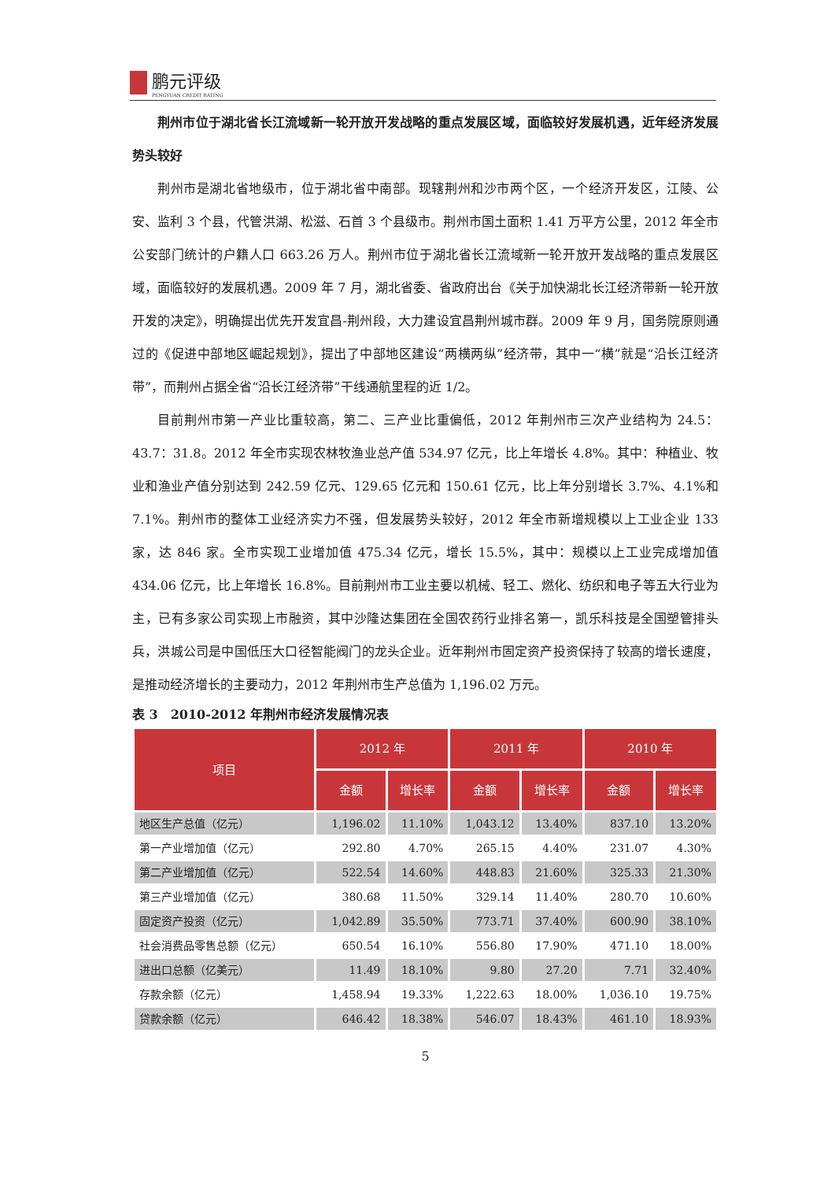鹏元评级
PENGYUAN CREDIT RATING
荆州市位于湖北省长江流域新一轮开放开发战略的重点发展区域，面临较好发展机遇，近年经济发展势头较好
荆州市是湖北省地级市，位于湖北省中南部。现辖荆州和沙市两个区，一个经济开发区，江陵、公安、监利 3 个县，代管洪湖、松滋、石首 3 个县级市。荆州市国土面积 1.41 万平方公里，2012 年全市公安部门统计的户籍人口 663.26 万人。荆州市位于湖北省长江流域新一轮开放开发战略的重点发展区域，面临较好的发展机遇。2009 年 7 月，湖北省委、省政府出台《关于加快湖北长江经济带新一轮开放开发的决定》，明确提出优先开发宜昌-荆州段，大力建设宜昌荆州城市群。2009 年 9 月，国务院原则通过的《促进中部地区崛起规划》，提出了中部地区建设“两横两纵”经济带，其中一“横”就是“沿长江经济带”，而荆州占据全省“沿长江经济带”干线通航里程的近 1/2。
目前荆州市第一产业比重较高，第二、三产业比重偏低，2012 年荆州市三次产业结构为 24.5：43.7：31.8。2012 年全市实现农林牧渔业总产值 534.97 亿元，比上年增长 4.8%。其中：种植业、牧业和渔业产值分别达到 242.59 亿元、129.65 亿元和 150.61 亿元，比上年分别增长 3.7%、4.1%和 7.1%。荆州市的整体工业经济实力不强，但发展势头较好，2012 年全市新增规模以上工业企业 133 家，达 846 家。全市实现工业增加值 475.34 亿元，增长 15.5%，其中：规模以上工业完成增加值 434.06 亿元，比上年增长 16.8%。目前荆州市工业主要以机械、轻工、燃化、纺织和电子等五大行业为主，已有多家公司实现上市融资，其中沙隆达集团在全国农药行业排名第一，凯乐科技是全国塑管排头兵，洪城公司是中国低压大口径智能阀门的龙头企业。近年荆州市固定资产投资保持了较高的增长速度，是推动经济增长的主要动力，2012 年荆州市生产总值为 1,196.02 万元。
表 3　2010-2012 年荆州市经济发展情况表
| 项目 | 2012 年 | | 2011 年 | | 2010 年 | |
| --- | --- | --- | --- | --- | --- | --- |
| | 金额 | 增长率 | 金额 | 增长率 | 金额 | 增长率 |
| 地区生产总值（亿元） | 1,196.02 | 11.10% | 1,043.12 | 13.40% | 837.10 | 13.20% |
| 第一产业增加值（亿元） | 292.80 | 4.70% | 265.15 | 4.40% | 231.07 | 4.30% |
| 第二产业增加值（亿元） | 522.54 | 14.60% | 448.83 | 21.60% | 325.33 | 21.30% |
| 第三产业增加值（亿元） | 380.68 | 11.50% | 329.14 | 11.40% | 280.70 | 10.60% |
| 固定资产投资（亿元） | 1,042.89 | 35.50% | 773.71 | 37.40% | 600.90 | 38.10% |
| 社会消费品零售总额（亿元） | 650.54 | 16.10% | 556.80 | 17.90% | 471.10 | 18.00% |
| 进出口总额（亿美元） | 11.49 | 18.10% | 9.80 | 27.20 | 7.71 | 32.40% |
| 存款余额（亿元） | 1,458.94 | 19.33% | 1,222.63 | 18.00% | 1,036.10 | 19.75% |
| 贷款余额（亿元） | 646.42 | 18.38% | 546.07 | 18.43% | 461.10 | 18.93% |
5